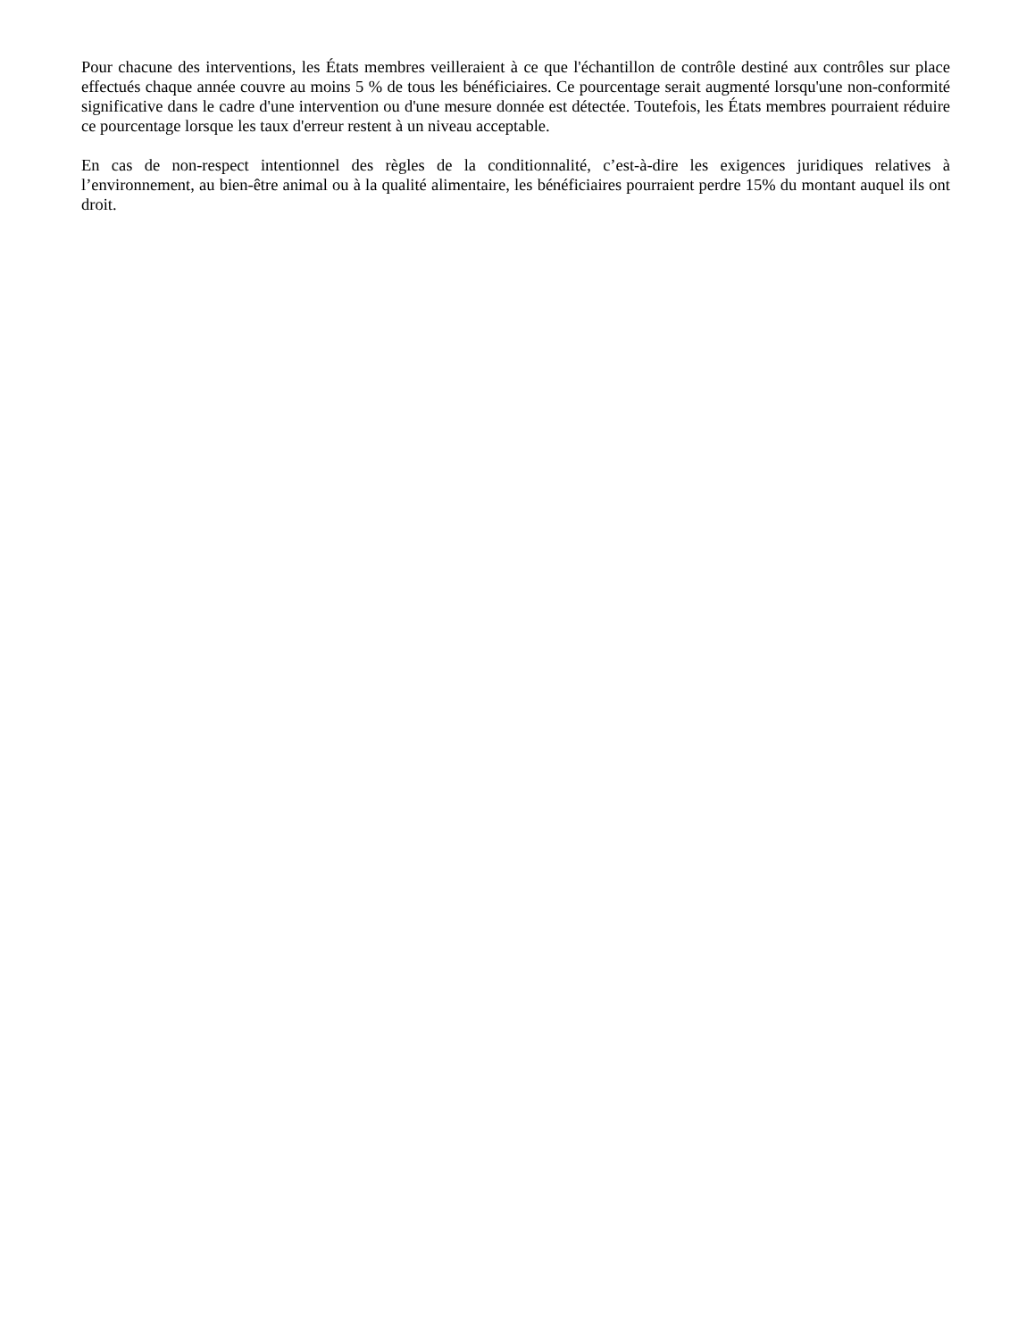Pour chacune des interventions, les États membres veilleraient à ce que l'échantillon de contrôle destiné aux contrôles sur place effectués chaque année couvre au moins 5 % de tous les bénéficiaires. Ce pourcentage serait augmenté lorsqu'une non-conformité significative dans le cadre d'une intervention ou d'une mesure donnée est détectée. Toutefois, les États membres pourraient réduire ce pourcentage lorsque les taux d'erreur restent à un niveau acceptable.
En cas de non-respect intentionnel des règles de la conditionnalité, c’est-à-dire les exigences juridiques relatives à l’environnement, au bien-être animal ou à la qualité alimentaire, les bénéficiaires pourraient perdre 15% du montant auquel ils ont droit.